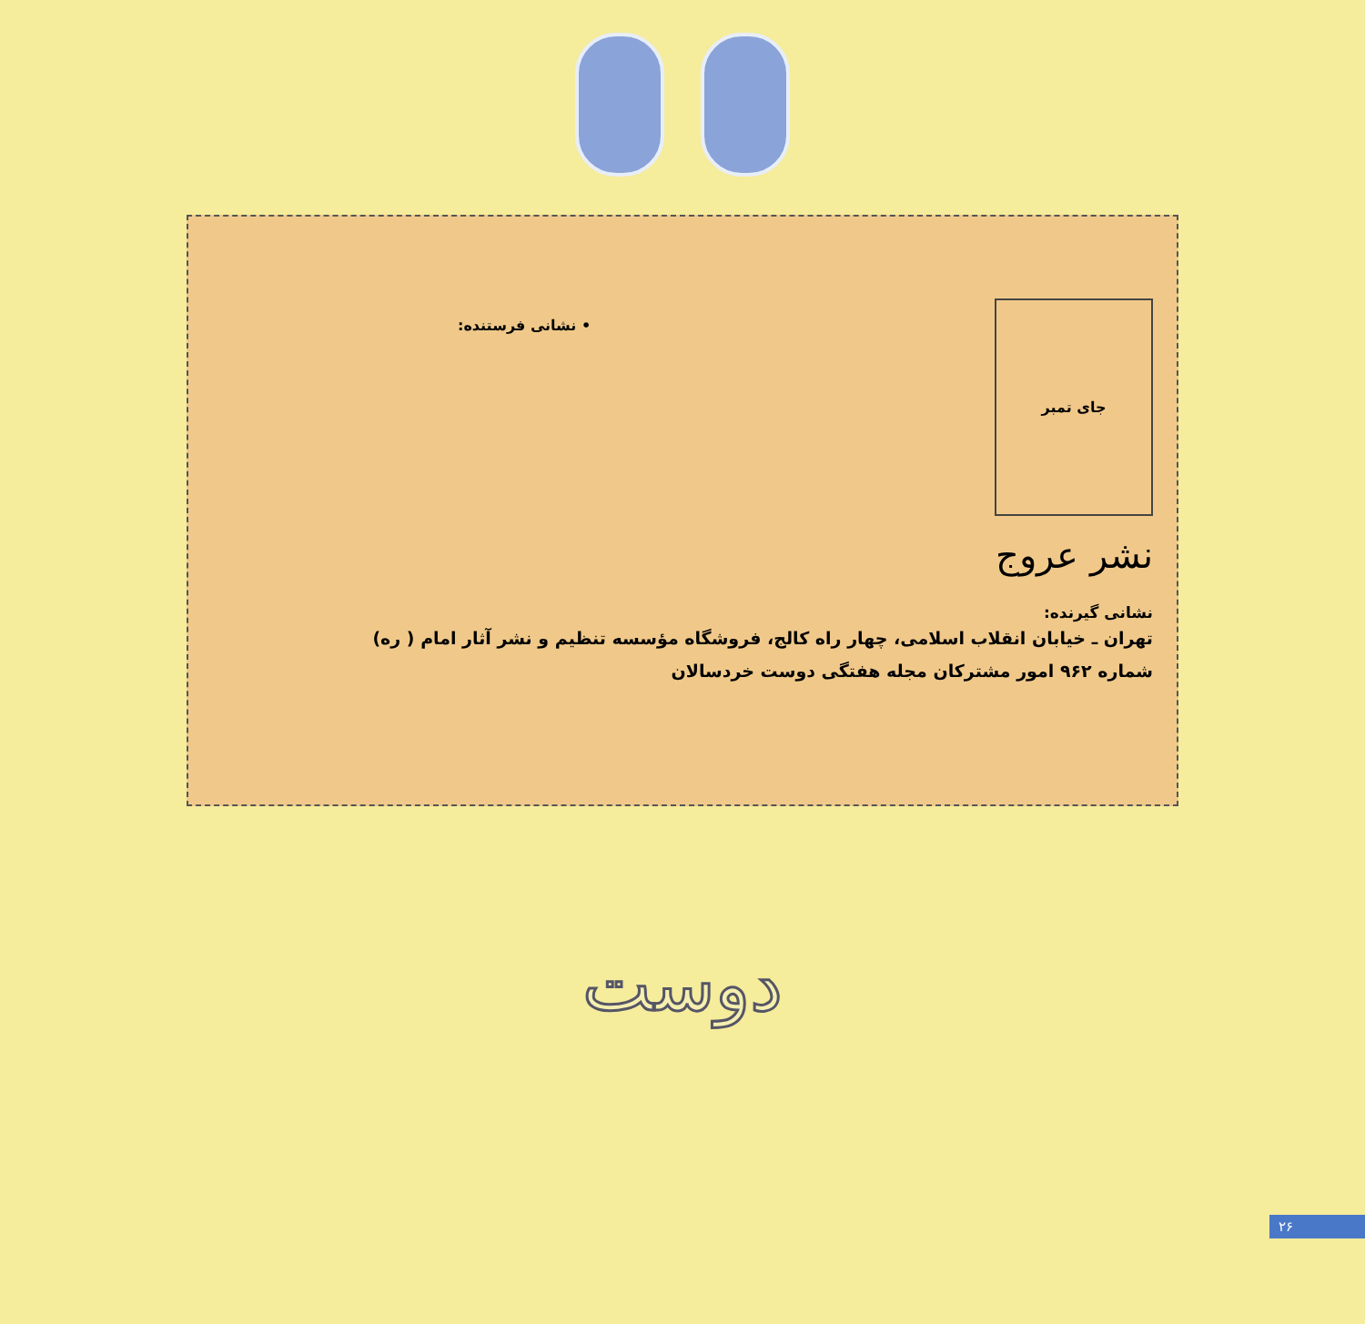جای تمبر
نشر عروج
• نشانی فرستنده:
نشانی گیرنده:
تهران ـ خیابان انقلاب اسلامی، چهار راه کالج، فروشگاه مؤسسه تنظیم و نشر آثار امام ( ره)
شماره ۹۶۲ امور مشترکان مجله هفتگی دوست خردسالان
دوست
۲۶